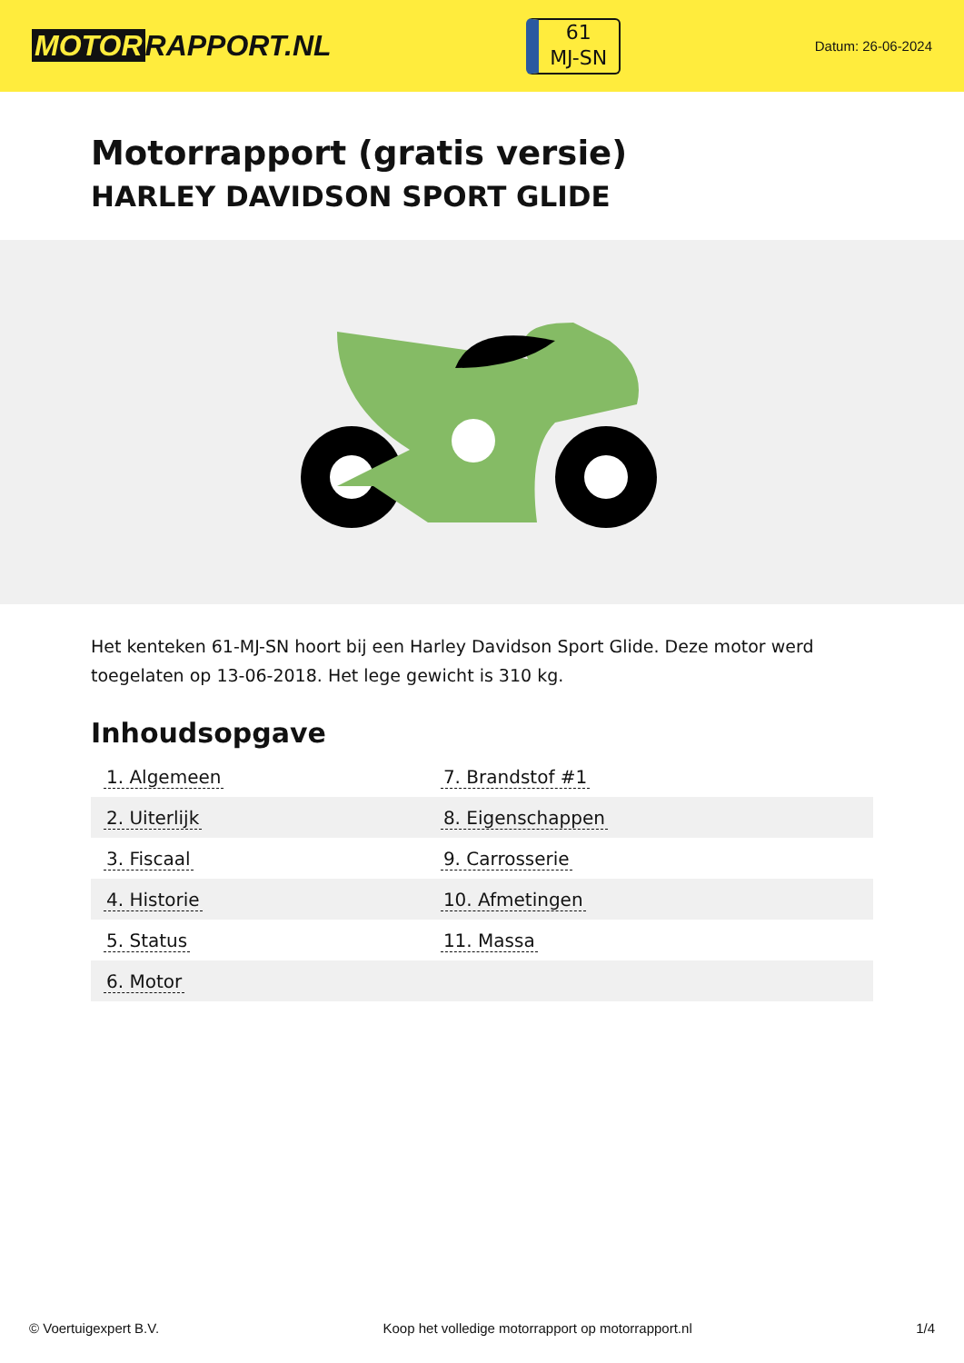MOTOR RAPPORT.NL
61
MJ-SN
Datum: 26-06-2024
Motorrapport (gratis versie)
HARLEY DAVIDSON SPORT GLIDE
Het kenteken 61-MJ-SN hoort bij een Harley Davidson Sport Glide. Deze motor werd toegelaten op 13-06-2018. Het lege gewicht is 310 kg.
Inhoudsopgave
| 1. Algemeen | 7. Brandstof #1 |
| 2. Uiterlijk | 8. Eigenschappen |
| 3. Fiscaal | 9. Carrosserie |
| 4. Historie | 10. Afmetingen |
| 5. Status | 11. Massa |
| 6. Motor | |
© Voertuigexpert B.V. Koop het volledige motorrapport op motorrapport.nl
1/4